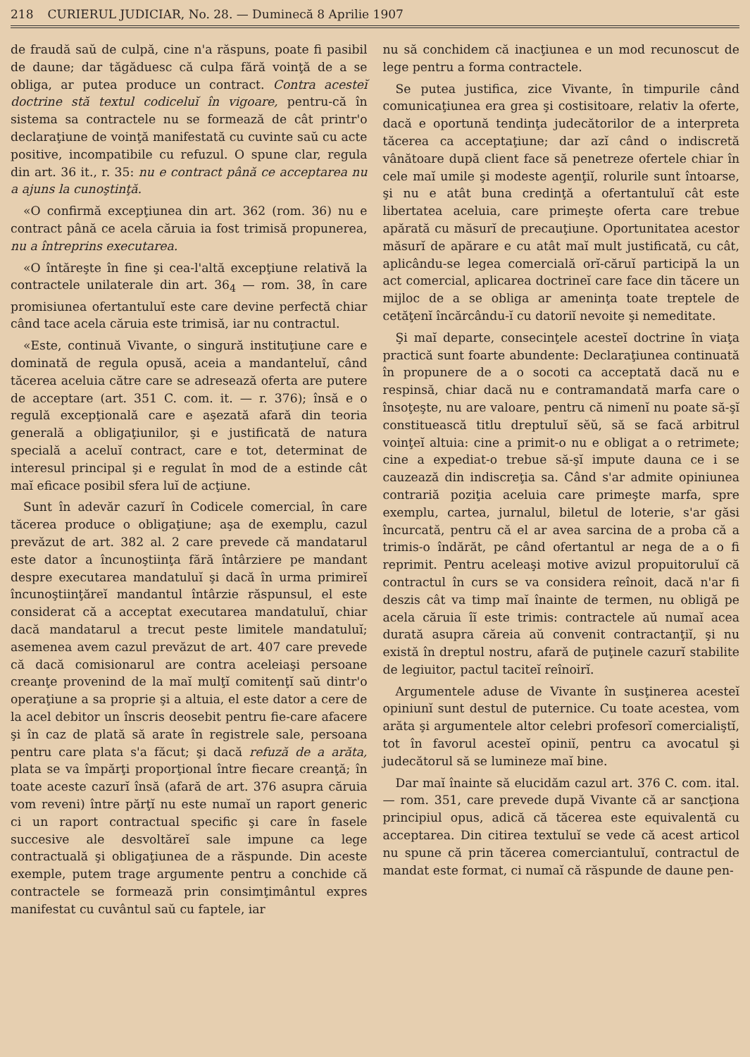218 CURIERUL JUDICIAR, No. 28. — Duminecă 8 Aprilie 1907
de fraudă saŭ de culpă, cine n'a răspuns, poate fi pasibil de daune; dar tăgăduesc că culpa fără voinţă de a se obliga, ar putea produce un contract. Contra acesteĭ doctrine stă textul codiceluĭ în vigoare, pentru-că în sistema sa contractele nu se formează de cât printr'o declaraţiune de voinţă manifestată cu cuvinte saŭ cu acte positive, incompatibile cu refuzul. O spune clar, regula din art. 36 it., r. 35: nu e contract până ce acceptarea nu a ajuns la cunoştinţă.
«O confirmă excepţiunea din art. 362 (rom. 36) nu e contract până ce acela căruia ia fost trimisă propunerea, nu a întreprins executarea.
«O întăreşte în fine şi cea-l'altă excepţiune relativă la contractele unilaterale din art. 36<sub>4</sub> — rom. 38, în care promisiunea ofertantuluĭ este care devine perfectă chiar când tace acela căruia este trimisă, iar nu contractul.
«Este, continuă Vivante, o singură instituţiune care e dominată de regula opusă, aceia a mandanteluĭ, când tăcerea aceluia către care se adresează oferta are putere de acceptare (art. 351 C. com. it. — r. 376); însă e o regulă excepţională care e aşezată afară din teoria generală a obligaţiunilor, şi e justificată de natura specială a aceluĭ contract, care e tot, determinat de interesul principal şi e regulat în mod de a estinde cât maĭ eficace posibil sfera luĭ de acţiune.
Sunt în adevăr cazurĭ în Codicele comercial, în care tăcerea produce o obligaţiune; aşa de exemplu, cazul prevăzut de art. 382 al. 2 care prevede că mandatarul este dator a încunoştiinţa fără întârziere pe mandant despre executarea mandatuluĭ şi dacă în urma primireĭ încunoştiinţăreĭ mandantul întârzie răspunsul, el este considerat că a acceptat executarea mandatuluĭ, chiar dacă mandatarul a trecut peste limitele mandatuluĭ; asemenea avem cazul prevăzut de art. 407 care prevede că dacă comisionarul are contra aceleiaşi persoane creanţe provenind de la maĭ mulţĭ comitenţĭ saŭ dintr'o operaţiune a sa proprie şi a altuia, el este dator a cere de la acel debitor un înscris deosebit pentru fie-care afacere şi în caz de plată să arate în registrele sale, persoana pentru care plata s'a făcut; şi dacă refuză de a arăta, plata se va împărţi proporţional între fiecare creanţă; în toate aceste cazurĭ însă (afară de art. 376 asupra căruia vom reveni) între părţĭ nu este numaĭ un raport generic ci un raport contractual specific şi care în fasele succesive ale desvoltăreĭ sale impune ca lege contractuală şi obligaţiunea de a răspunde. Din aceste exemple, putem trage argumente pentru a conchide că contractele se formează prin consimţimântul expres manifestat cu cuvântul saŭ cu faptele, iar
nu să conchidem că inacţiunea e un mod recunoscut de lege pentru a forma contractele.
Se putea justifica, zice Vivante, în timpurile când comunicaţiunea era grea şi costisitoare, relativ la oferte, dacă e oportună tendinţa judecătorilor de a interpreta tăcerea ca acceptaţiune; dar azĭ când o indiscretă vânătoare după client face să penetreze ofertele chiar în cele maĭ umile şi modeste agenţiĭ, rolurile sunt întoarse, şi nu e atât buna credinţă a ofertantuluĭ cât este libertatea aceluia, care primeşte oferta care trebue apărată cu măsurĭ de precauţiune. Oportunitatea acestor măsurĭ de apărare e cu atât maĭ mult justificată, cu cât, aplicându-se legea comercială orĭ-căruĭ participă la un act comercial, aplicarea doctrineĭ care face din tăcere un mijloc de a se obliga ar ameninţa toate treptele de cetăţenĭ încărcându-ĭ cu datoriĭ nevoite şi nemeditate.
Şi maĭ departe, consecinţele acesteĭ doctrine în viaţa practică sunt foarte abundente: Declaraţiunea continuată în propunere de a o socoti ca acceptată dacă nu e respinsă, chiar dacă nu e contramandată marfa care o însoţeşte, nu are valoare, pentru că nimenĭ nu poate să-şĭ constituească titlu dreptuluĭ sĕŭ, să se facă arbitrul voinţeĭ altuia: cine a primit-o nu e obligat a o retrimete; cine a expediat-o trebue să-şĭ impute dauna ce i se cauzează din indiscreţia sa. Când s'ar admite opiniunea contrariă poziţia aceluia care primeşte marfa, spre exemplu, cartea, jurnalul, biletul de loterie, s'ar găsi încurcată, pentru că el ar avea sarcina de a proba că a trimis-o îndărăt, pe când ofertantul ar nega de a o fi reprimit. Pentru aceleaşi motive avizul propuitoruluĭ că contractul în curs se va considera reînoit, dacă n'ar fi deszis cât va timp maĭ înainte de termen, nu obligă pe acela căruia îĭ este trimis: contractele aŭ numaĭ acea durată asupra căreia aŭ convenit contractanţiĭ, şi nu există în dreptul nostru, afară de puţinele cazurĭ stabilite de legiuitor, pactul taciteĭ reînoirĭ.
Argumentele aduse de Vivante în susţinerea acesteĭ opiniunĭ sunt destul de puternice. Cu toate acestea, vom arăta şi argumentele altor celebri profesorĭ comercialiştĭ, tot în favorul acesteĭ opiniĭ, pentru ca avocatul şi judecătorul să se lumineze maĭ bine.
Dar maĭ înainte să elucidăm cazul art. 376 C. com. ital. — rom. 351, care prevede după Vivante că ar sancţiona principiul opus, adică că tăcerea este equivalentă cu acceptarea. Din citirea textuluĭ se vede că acest articol nu spune că prin tăcerea comerciantuluĭ, contractul de mandat este format, ci numaĭ că răspunde de daune pen-